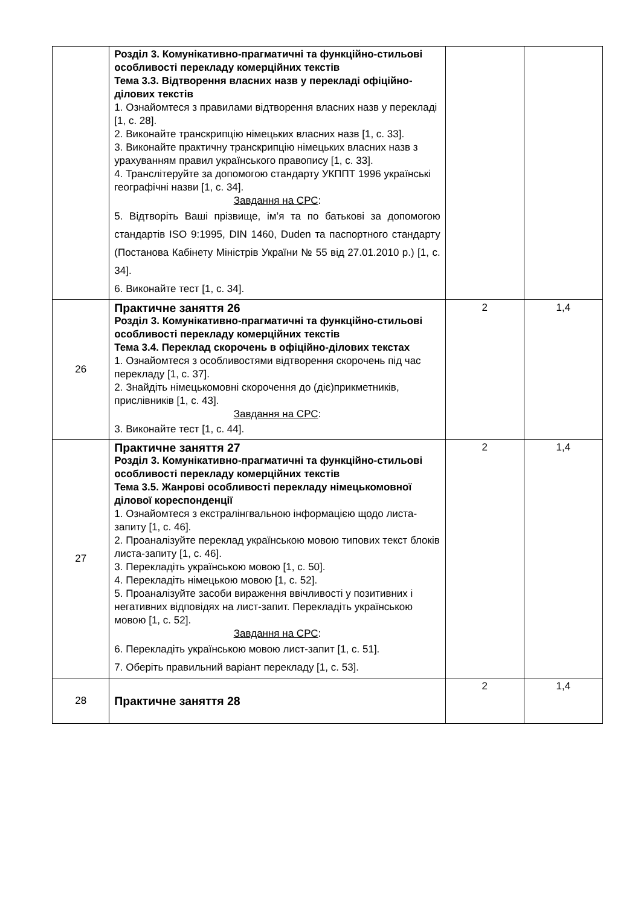| | Розділ 3. Комунікативно-прагматичні та функційно-стильові особливості перекладу комерційних текстів Тема 3.3. Відтворення власних назв у перекладі офіційно-ділових текстів 1. Ознайомтеся з правилами відтворення власних назв у перекладі [1, с. 28]. 2. Виконайте транскрипцію німецьких власних назв [1, с. 33]. 3. Виконайте практичну транскрипцію німецьких власних назв з урахуванням правил українського правопису [1, с. 33]. 4. Транслітеруйте за допомогою стандарту УКППТ 1996 українські географічні назви [1, с. 34]. Завдання на СРС : 5. Відтворіть Ваші прізвище, ім’я та по батькові за допомогою стандартів ISO 9:1995, DIN 1460, Duden та паспортного стандарту (Постанова Кабінету Міністрів України № 55 від 27.01.2010 р.) [1, с. 34]. 6. Виконайте тест [1, с. 34]. | | |
| 26 | Практичне заняття 26 Розділ 3. Комунікативно-прагматичні та функційно-стильові особливості перекладу комерційних текстів Тема 3.4. Переклад скорочень в офіційно-ділових текстах 1. Ознайомтеся з особливостями відтворення скорочень під час перекладу [1, с. 37]. 2. Знайдіть німецькомовні скорочення до (діє)прикметників, прислівників [1, с. 43]. Завдання на СРС : 3. Виконайте тест [1, с. 44]. | 2 | 1,4 |
| 27 | Практичне заняття 27 Розділ 3. Комунікативно-прагматичні та функційно-стильові особливості перекладу комерційних текстів Тема 3.5. Жанрові особливості перекладу німецькомовної ділової кореспонденції 1. Ознайомтеся з екстралінгвальною інформацією щодо листа-запиту [1, с. 46]. 2. Проаналізуйте переклад українською мовою типових текст блоків листа-запиту [1, с. 46]. 3. Перекладіть українською мовою [1, с. 50]. 4. Перекладіть німецькою мовою [1, с. 52]. 5. Проаналізуйте засоби вираження ввічливості у позитивних і негативних відповідях на лист-запит. Перекладіть українською мовою [1, с. 52]. Завдання на СРС : 6. Перекладіть українською мовою лист-запит [1, с. 51]. 7. Оберіть правильний варіант перекладу [1, с. 53]. | 2 | 1,4 |
| 28 | Практичне заняття 28 | 2 | 1,4 |